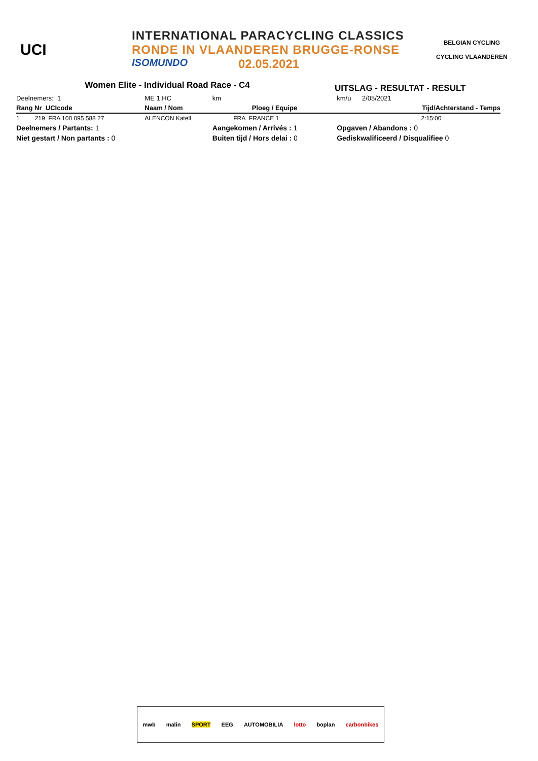UCI
INTERNATIONAL PARACYCLING CLASSICS
RONDE IN VLAANDEREN BRUGGE-RONSE
ISOMUNDO 02.05.2021
BELGIAN CYCLING
CYCLING VLAANDEREN
Women Elite - Individual Road Race - C4
UITSLAG - RESULTAT - RESULT
| Deelnemers: 1 | ME 1.HC | km | | km/u | 2/05/2021 |
| Rang Nr UCIcode | Naam / Nom | Ploeg / Equipe | | | Tijd/Achterstand - Temps |
| 1 219 FRA 100 095 588 27 | ALENCON Katell | FRA | FRANCE 1 | | 2:15:00 |
| Deelnemers / Partants: 1 | | Aangekomen / Arrivés : 1 | | Opgaven / Abandons : 0 | |
| Niet gestart / Non partants : 0 | | Buiten tijd / Hors delai : 0 | | Gediskwalificeerd / Disqualifiee 0 | |
mwb malin SPORT EEG AUTOMOBILIA lotto boplan carbonbikes